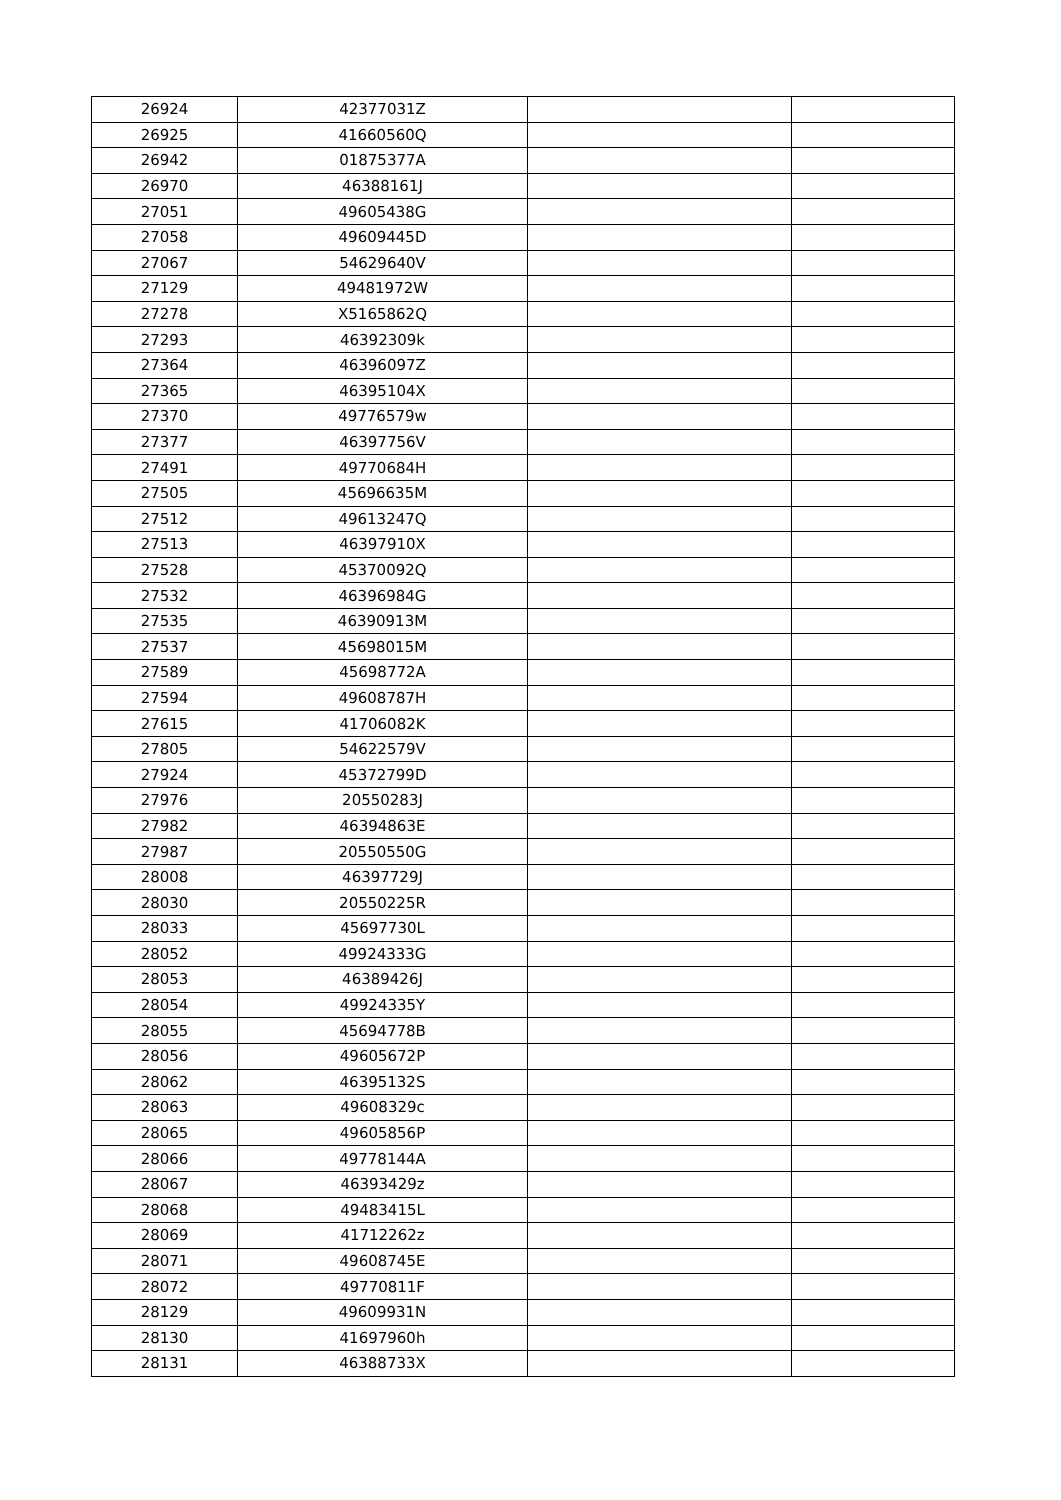| 26924 | 42377031Z | | |
| 26925 | 41660560Q | | |
| 26942 | 01875377A | | |
| 26970 | 46388161J | | |
| 27051 | 49605438G | | |
| 27058 | 49609445D | | |
| 27067 | 54629640V | | |
| 27129 | 49481972W | | |
| 27278 | X5165862Q | | |
| 27293 | 46392309k | | |
| 27364 | 46396097Z | | |
| 27365 | 46395104X | | |
| 27370 | 49776579w | | |
| 27377 | 46397756V | | |
| 27491 | 49770684H | | |
| 27505 | 45696635M | | |
| 27512 | 49613247Q | | |
| 27513 | 46397910X | | |
| 27528 | 45370092Q | | |
| 27532 | 46396984G | | |
| 27535 | 46390913M | | |
| 27537 | 45698015M | | |
| 27589 | 45698772A | | |
| 27594 | 49608787H | | |
| 27615 | 41706082K | | |
| 27805 | 54622579V | | |
| 27924 | 45372799D | | |
| 27976 | 20550283J | | |
| 27982 | 46394863E | | |
| 27987 | 20550550G | | |
| 28008 | 46397729J | | |
| 28030 | 20550225R | | |
| 28033 | 45697730L | | |
| 28052 | 49924333G | | |
| 28053 | 46389426J | | |
| 28054 | 49924335Y | | |
| 28055 | 45694778B | | |
| 28056 | 49605672P | | |
| 28062 | 46395132S | | |
| 28063 | 49608329c | | |
| 28065 | 49605856P | | |
| 28066 | 49778144A | | |
| 28067 | 46393429z | | |
| 28068 | 49483415L | | |
| 28069 | 41712262z | | |
| 28071 | 49608745E | | |
| 28072 | 49770811F | | |
| 28129 | 49609931N | | |
| 28130 | 41697960h | | |
| 28131 | 46388733X | | |